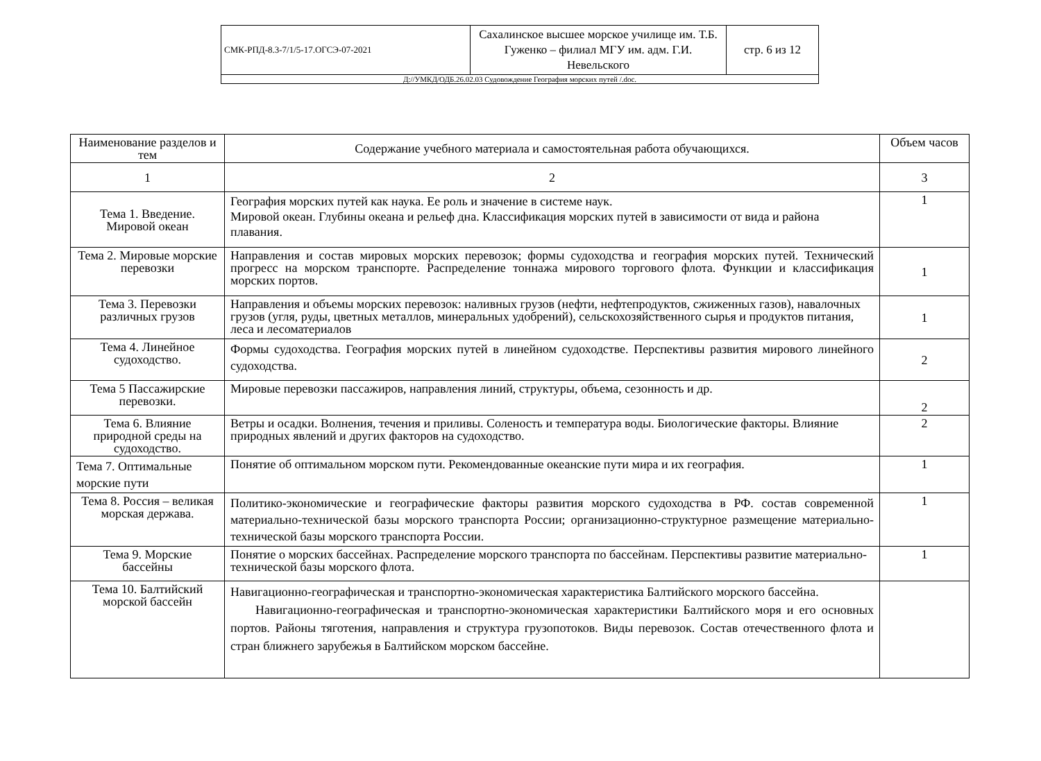| СМК-РПД-8.3-7/1/5-17.ОГСЭ-07-2021 | Сахалинское высшее морское училище им. Т.Б. Гуженко – филиал МГУ им. адм. Г.И. Невельского | стр. 6 из 12 |
| Д://УМКД/ОДБ.26.02.03 Судовождение География морских путей /.doc. | | |
| Наименование разделов и тем | Содержание учебного материала и самостоятельная работа обучающихся. | Объем часов |
| --- | --- | --- |
| 1 | 2 | 3 |
| Тема 1. Введение. Мировой океан | География морских путей как наука. Ее роль и значение в системе наук. Мировой океан. Глубины океана и рельеф дна. Классификация морских путей в зависимости от вида и района плавания. | 1 |
| Тема 2. Мировые морские перевозки | Направления и состав мировых морских перевозок; формы судоходства и география морских путей. Технический прогресс на морском транспорте. Распределение тоннажа мирового торгового флота. Функции и классификация морских портов. | 1 |
| Тема 3. Перевозки различных грузов | Направления и объемы морских перевозок: наливных грузов (нефти, нефтепродуктов, сжиженных газов), навалочных грузов (угля, руды, цветных металлов, минеральных удобрений), сельскохозяйственного сырья и продуктов питания, леса и лесоматериалов | 1 |
| Тема 4. Линейное судоходство. | Формы судоходства. География морских путей в линейном судоходстве. Перспективы развития мирового линейного судоходства. | 2 |
| Тема 5 Пассажирские перевозки. | Мировые перевозки пассажиров, направления линий, структуры, объема, сезонность и др. | 2 |
| Тема 6. Влияние природной среды на судоходство. | Ветры и осадки. Волнения, течения и приливы. Соленость и температура воды. Биологические факторы. Влияние природных явлений и других факторов на судоходство. | 2 |
| Тема 7. Оптимальные морские пути | Понятие об оптимальном морском пути. Рекомендованные океанские пути мира и их география. | 1 |
| Тема 8. Россия – великая морская держава. | Политико-экономические и географические факторы развития морского судоходства в РФ. состав современной материально-технической базы морского транспорта России; организационно-структурное размещение материально-технической базы морского транспорта России. | 1 |
| Тема 9. Морские бассейны | Понятие о морских бассейнах. Распределение морского транспорта по бассейнам. Перспективы развитие материально-технической базы морского флота. | 1 |
| Тема 10. Балтийский морской бассейн | Навигационно-географическая и транспортно-экономическая характеристика Балтийского морского бассейна. Навигационно-географическая и транспортно-экономическая характеристики Балтийского моря и его основных портов. Районы тяготения, направления и структура грузопотоков. Виды перевозок. Состав отечественного флота и стран ближнего зарубежья в Балтийском морском бассейне. | |